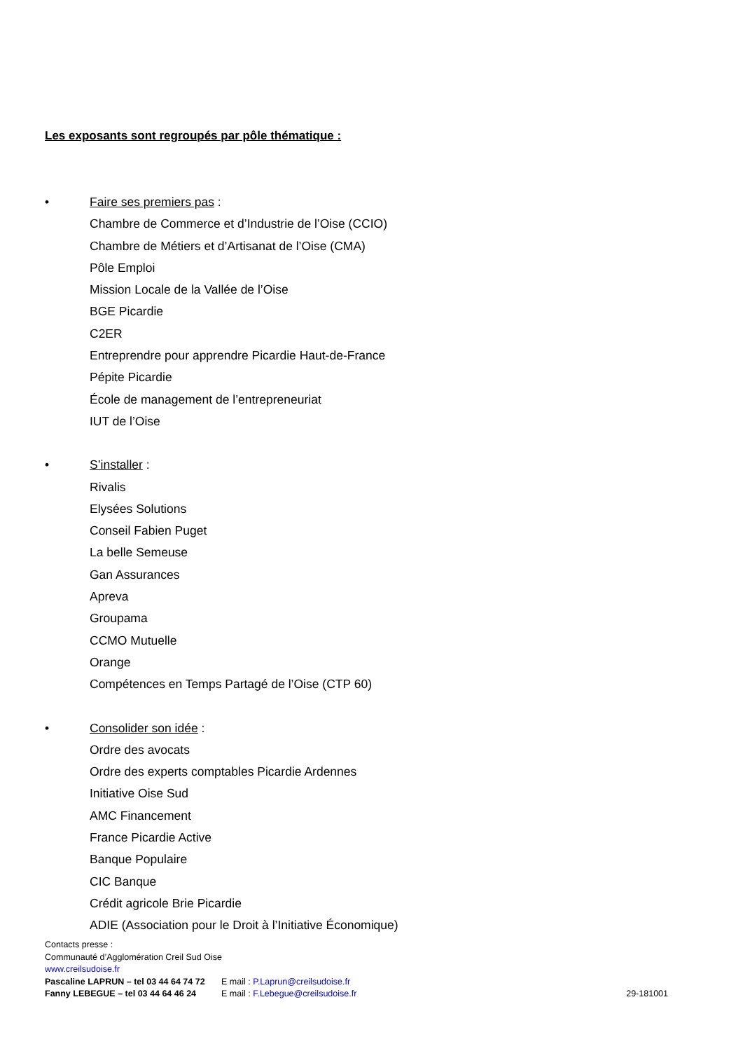Les exposants sont regroupés par pôle thématique :
•
Faire ses premiers pas :
Chambre de Commerce et d’Industrie de l’Oise (CCIO)
Chambre de Métiers et d’Artisanat de l’Oise (CMA)
Pôle Emploi
Mission Locale de la Vallée de l’Oise
BGE Picardie
C2ER
Entreprendre pour apprendre Picardie Haut-de-France
Pépite Picardie
École de management de l’entrepreneuriat
IUT de l’Oise
•
S’installer :
Rivalis
Elysées Solutions
Conseil Fabien Puget
La belle Semeuse
Gan Assurances
Apreva
Groupama
CCMO Mutuelle
Orange
Compétences en Temps Partagé de l’Oise (CTP 60)
•
Consolider son idée :
Ordre des avocats
Ordre des experts comptables Picardie Ardennes
Initiative Oise Sud
AMC Financement
France Picardie Active
Banque Populaire
CIC Banque
Crédit agricole Brie Picardie
ADIE (Association pour le Droit à l’Initiative Économique)
Contacts presse :
Communauté d’Agglomération Creil Sud Oise
www.creilsudoise.fr
Pascaline LAPRUN – tel 03 44 64 74 72 E mail : P.Laprun@creilsudoise.fr
Fanny LEBEGUE – tel 03 44 64 46 24 E mail : F.Lebegue@creilsudoise.fr 29-181001